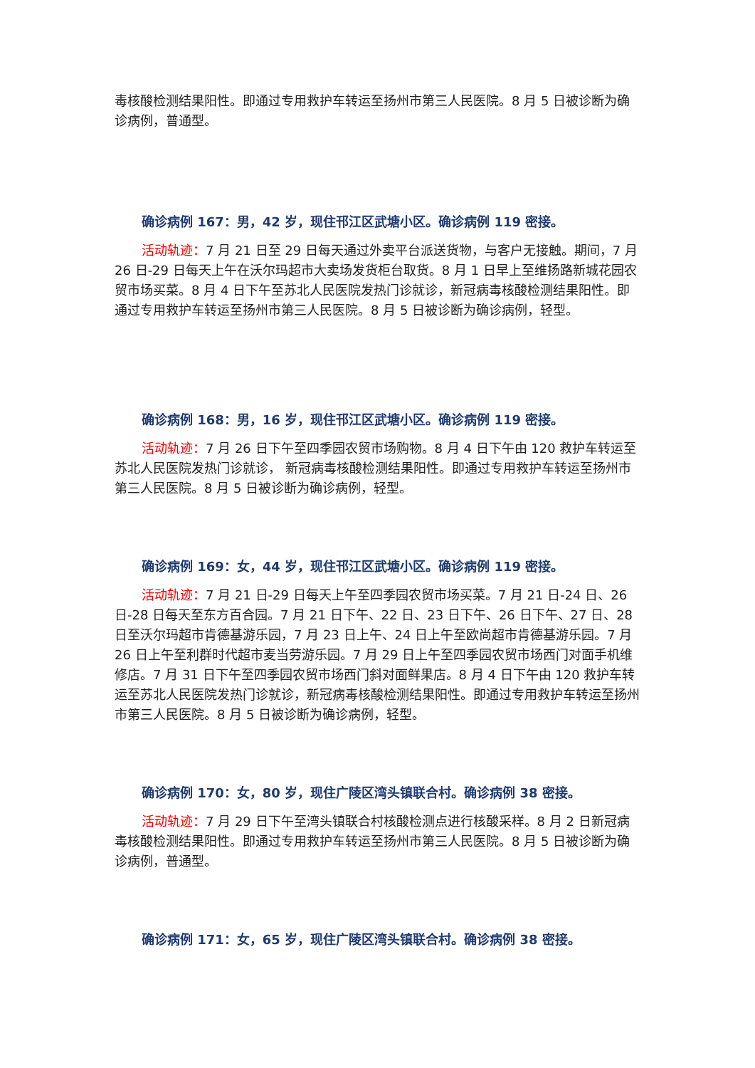毒核酸检测结果阳性。即通过专用救护车转运至扬州市第三人民医院。8 月 5 日被诊断为确诊病例，普通型。
确诊病例 167：男，42 岁，现住邗江区武塘小区。确诊病例 119 密接。
活动轨迹：7 月 21 日至 29 日每天通过外卖平台派送货物，与客户无接触。期间，7 月 26 日-29 日每天上午在沃尔玛超市大卖场发货柜台取货。8 月 1 日早上至维扬路新城花园农贸市场买菜。8 月 4 日下午至苏北人民医院发热门诊就诊，新冠病毒核酸检测结果阳性。即通过专用救护车转运至扬州市第三人民医院。8 月 5 日被诊断为确诊病例，轻型。
确诊病例 168：男，16 岁，现住邗江区武塘小区。确诊病例 119 密接。
活动轨迹：7 月 26 日下午至四季园农贸市场购物。8 月 4 日下午由 120 救护车转运至苏北人民医院发热门诊就诊， 新冠病毒核酸检测结果阳性。即通过专用救护车转运至扬州市第三人民医院。8 月 5 日被诊断为确诊病例，轻型。
确诊病例 169：女，44 岁，现住邗江区武塘小区。确诊病例 119 密接。
活动轨迹：7 月 21 日-29 日每天上午至四季园农贸市场买菜。7 月 21 日-24 日、26 日-28 日每天至东方百合园。7 月 21 日下午、22 日、23 日下午、26 日下午、27 日、28 日至沃尔玛超市肯德基游乐园，7 月 23 日上午、24 日上午至欧尚超市肯德基游乐园。7 月 26 日上午至利群时代超市麦当劳游乐园。7 月 29 日上午至四季园农贸市场西门对面手机维修店。7 月 31 日下午至四季园农贸市场西门斜对面鲜果店。8 月 4 日下午由 120 救护车转运至苏北人民医院发热门诊就诊，新冠病毒核酸检测结果阳性。即通过专用救护车转运至扬州市第三人民医院。8 月 5 日被诊断为确诊病例，轻型。
确诊病例 170：女，80 岁，现住广陵区湾头镇联合村。确诊病例 38 密接。
活动轨迹：7 月 29 日下午至湾头镇联合村核酸检测点进行核酸采样。8 月 2 日新冠病毒核酸检测结果阳性。即通过专用救护车转运至扬州市第三人民医院。8 月 5 日被诊断为确诊病例，普通型。
确诊病例 171：女，65 岁，现住广陵区湾头镇联合村。确诊病例 38 密接。